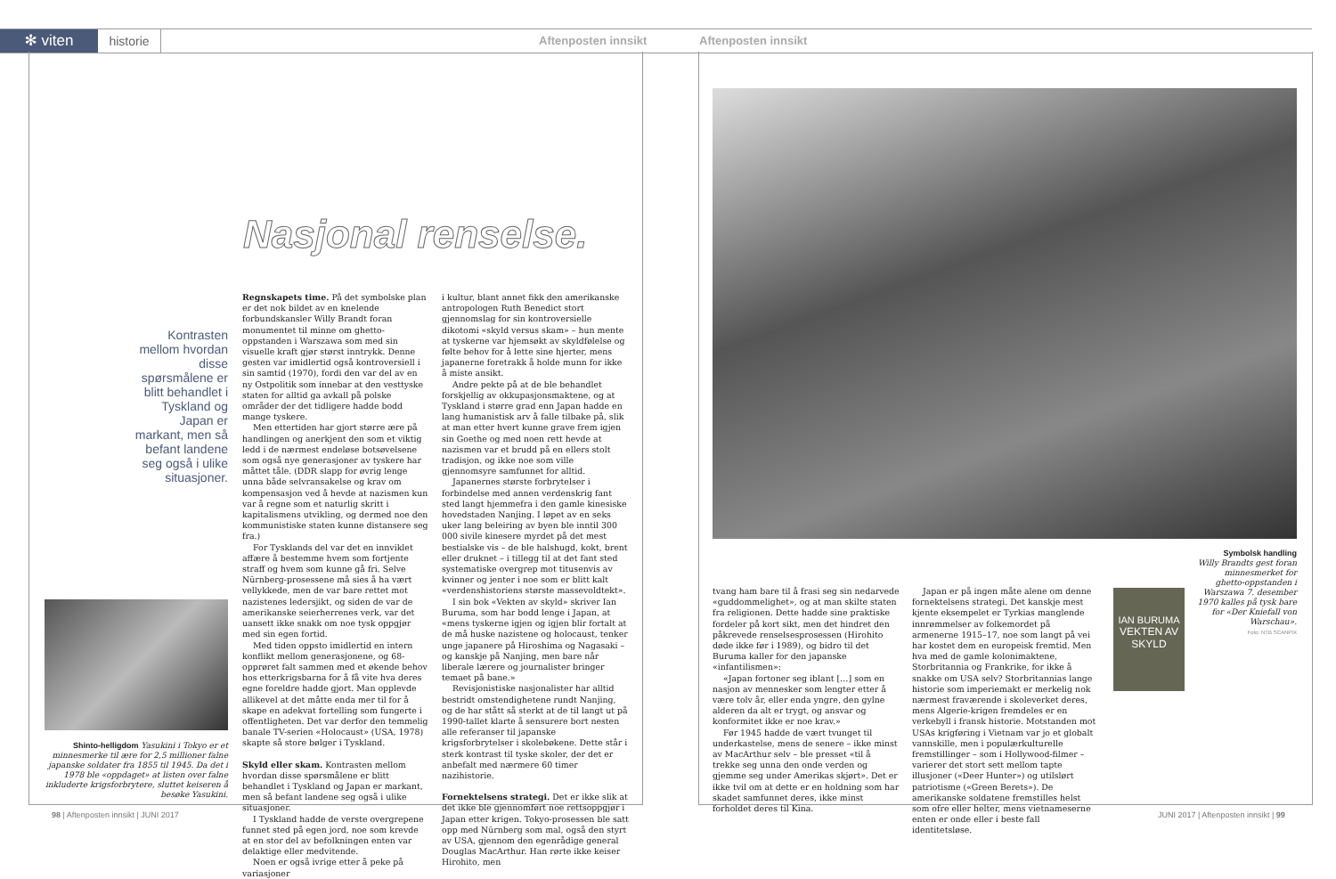✻ viten
historie
Aftenposten innsikt Aftenposten innsikt
Nasjonal renselse.
Kontrasten mellom hvordan disse spørsmålene er blitt behandlet i Tyskland og Japan er markant, men så befant landene seg også i ulike situasjoner.
Shinto-helligdom Yasukini i Tokyo er et minnesmerke til ære for 2,5 millioner falne japanske soldater fra 1855 til 1945. Da det i 1978 ble «oppdaget» at listen over falne inkluderte krigsforbrytere, sluttet keiseren å besøke Yasukini.
Regnskapets time. På det symbolske plan er det nok bildet av en knelende forbundskansler Willy Brandt foran monumentet til minne om ghetto-oppstanden i Warszawa som med sin visuelle kraft gjør størst inntrykk. Denne gesten var imidlertid også kontroversiell i sin samtid (1970), fordi den var del av en ny Ostpolitik som innebar at den vesttyske staten for alltid ga avkall på polske områder der det tidligere hadde bodd mange tyskere.
Men ettertiden har gjort større ære på handlingen og anerkjent den som et viktig ledd i de nærmest endeløse botsøvelsene som også nye generasjoner av tyskere har måttet tåle. (DDR slapp for øvrig lenge unna både selvransakelse og krav om kompensasjon ved å hevde at nazismen kun var å regne som et naturlig skritt i kapitalismens utvikling, og dermed noe den kommunistiske staten kunne distansere seg fra.)
For Tysklands del var det en innviklet affære å bestemme hvem som fortjente straff og hvem som kunne gå fri. Selve Nürnberg-prosessene må sies å ha vært vellykkede, men de var bare rettet mot nazistenes ledersjikt, og siden de var de amerikanske seierherrenes verk, var det uansett ikke snakk om noe tysk oppgjør med sin egen fortid.
Med tiden oppsto imidlertid en intern konflikt mellom generasjonene, og 68-opprøret falt sammen med et økende behov hos etterkrigsbarna for å få vite hva deres egne foreldre hadde gjort. Man opplevde allikevel at det måtte enda mer til for å skape en adekvat fortelling som fungerte i offentligheten. Det var derfor den temmelig banale TV-serien «Holocaust» (USA, 1978) skapte så store bølger i Tyskland.
Skyld eller skam. Kontrasten mellom hvordan disse spørsmålene er blitt behandlet i Tyskland og Japan er markant, men så befant landene seg også i ulike situasjoner.
I Tyskland hadde de verste overgrepene funnet sted på egen jord, noe som krevde at en stor del av befolkningen enten var delaktige eller medvitende.
Noen er også ivrige etter å peke på variasjoner
i kultur, blant annet fikk den amerikanske antropologen Ruth Benedict stort gjennomslag for sin kontroversielle dikotomi «skyld versus skam» – hun mente at tyskerne var hjemsøkt av skyldfølelse og følte behov for å lette sine hjerter, mens japanerne foretrakk å holde munn for ikke å miste ansikt.
Andre pekte på at de ble behandlet forskjellig av okkupasjonsmaktene, og at Tyskland i større grad enn Japan hadde en lang humanistisk arv å falle tilbake på, slik at man etter hvert kunne grave frem igjen sin Goethe og med noen rett hevde at nazismen var et brudd på en ellers stolt tradisjon, og ikke noe som ville gjennomsyre samfunnet for alltid.
Japanernes største forbrytelser i forbindelse med annen verdenskrig fant sted langt hjemmefra i den gamle kinesiske hovedstaden Nanjing. I løpet av en seks uker lang beleiring av byen ble inntil 300 000 sivile kinesere myrdet på det mest bestialske vis – de ble halshugd, kokt, brent eller druknet – i tillegg til at det fant sted systematiske overgrep mot titusenvis av kvinner og jenter i noe som er blitt kalt «verdenshistoriens største massevoldtekt».
I sin bok «Vekten av skyld» skriver Ian Buruma, som har bodd lenge i Japan, at «mens tyskerne igjen og igjen blir fortalt at de må huske nazistene og holocaust, tenker unge japanere på Hiroshima og Nagasaki – og kanskje på Nanjing, men bare når liberale lærere og journalister bringer temaet på bane.»
Revisjonistiske nasjonalister har alltid bestridt omstendighetene rundt Nanjing, og de har stått så sterkt at de til langt ut på 1990-tallet klarte å sensurere bort nesten alle referanser til japanske krigsforbrytelser i skolebøkene. Dette står i sterk kontrast til tyske skoler, der det er anbefalt med nærmere 60 timer nazihistorie.
Fornektelsens strategi. Det er ikke slik at det ikke ble gjennomført noe rettsoppgjør i Japan etter krigen. Tokyo-prosessen ble satt opp med Nürnberg som mal, også den styrt av USA, gjennom den egenrådige general Douglas MacArthur. Han rørte ikke keiser Hirohito, men
Symbolsk handling
Willy Brandts gest foran minnesmerket for ghetto-oppstanden i Warszawa 7. desember 1970 kalles på tysk bare for «Der Kniefall von Warschau».
Foto: NTB SCANPIX
tvang ham bare til å frasi seg sin nedarvede «guddommelighet», og at man skilte staten fra religionen. Dette hadde sine praktiske fordeler på kort sikt, men det hindret den påkrevede renselsesprosessen (Hirohito døde ikke før i 1989), og bidro til det Buruma kaller for den japanske «infantilismen»:
«Japan fortoner seg iblant […] som en nasjon av mennesker som lengter etter å være tolv år, eller enda yngre, den gylne alderen da alt er trygt, og ansvar og konformitet ikke er noe krav.»
Før 1945 hadde de vært tvunget til underkastelse, mens de senere – ikke minst av MacArthur selv – ble presset «til å trekke seg unna den onde verden og gjemme seg under Amerikas skjørt». Det er ikke tvil om at dette er en holdning som har skadet samfunnet deres, ikke minst forholdet deres til Kina.
Japan er på ingen måte alene om denne fornektelsens strategi. Det kanskje mest kjente eksempelet er Tyrkias manglende innrømmelser av folkemordet på armenerne 1915–17, noe som langt på vei har kostet dem en europeisk fremtid. Men hva med de gamle kolonimaktene, Storbritannia og Frankrike, for ikke å snakke om USA selv? Storbritannias lange historie som imperiemakt er merkelig nok nærmest fraværende i skoleverket deres, mens Algerie-krigen fremdeles er en verkebyll i fransk historie. Motstanden mot USAs krigføring i Vietnam var jo et globalt vannskille, men i populærkulturelle fremstillinger – som i Hollywood-filmer – varierer det stort sett mellom tapte illusjoner («Deer Hunter») og utilslørt patriotisme («Green Berets»). De amerikanske soldatene fremstilles helst som ofre eller helter, mens vietnameserne enten er onde eller i beste fall identitetsløse.
IAN BURUMA
VEKTEN AV SKYLD
98 | Aftenposten innsikt | JUNI 2017
JUNI 2017 | Aftenposten innsikt | 99